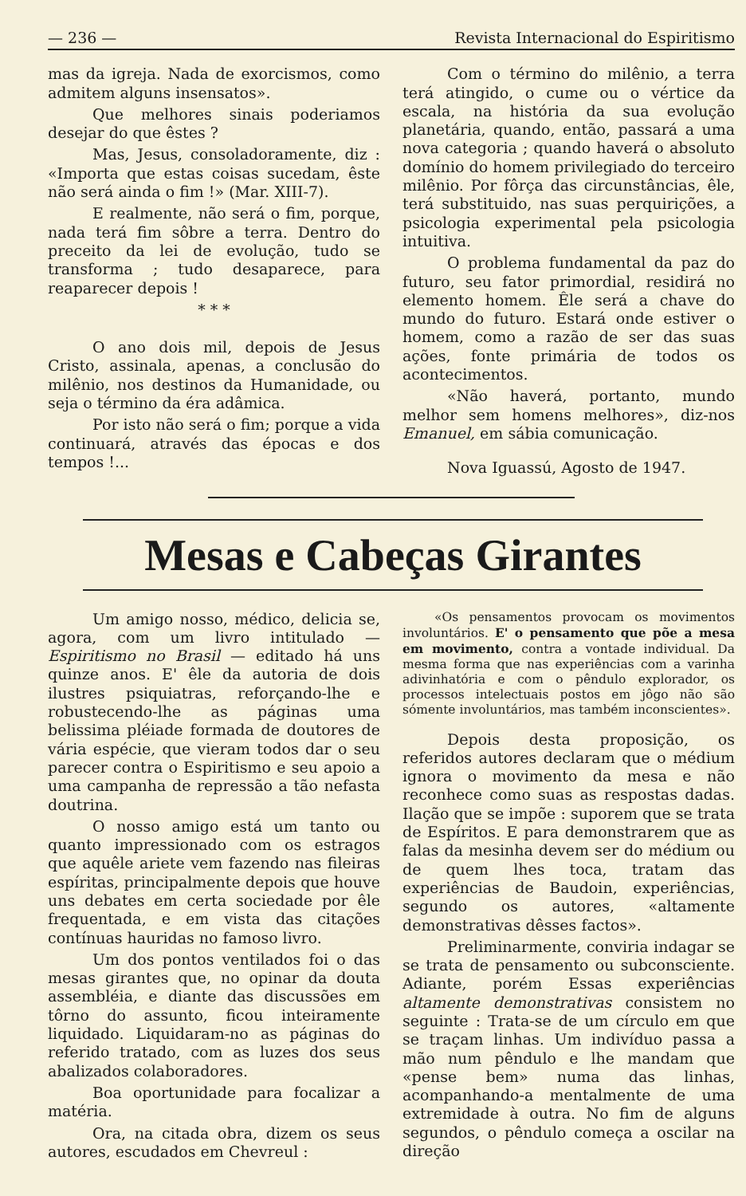— 236 — Revista Internacional do Espiritismo
mas da igreja. Nada de exorcismos, como admitem alguns insensatos».
Que melhores sinais poderiamos desejar do que êstes ?
Mas, Jesus, consoladoramente, diz : «Importa que estas coisas sucedam, êste não será ainda o fim !» (Mar. XIII-7).
E realmente, não será o fim, porque, nada terá fim sôbre a terra. Dentro do preceito da lei de evolução, tudo se transforma ; tudo desaparece, para reaparecer depois !
* * *
O ano dois mil, depois de Jesus Cristo, assinala, apenas, a conclusão do milênio, nos destinos da Humanidade, ou seja o término da éra adâmica.
Por isto não será o fim; porque a vida continuará, através das épocas e dos tempos !...
Com o término do milênio, a terra terá atingido, o cume ou o vértice da escala, na história da sua evolução planetária, quando, então, passará a uma nova categoria ; quando haverá o absoluto domínio do homem privilegiado do terceiro milênio. Por fôrça das circunstâncias, êle, terá substituido, nas suas perquirições, a psicologia experimental pela psicologia intuitiva.
O problema fundamental da paz do futuro, seu fator primordial, residirá no elemento homem. Êle será a chave do mundo do futuro. Estará onde estiver o homem, como a razão de ser das suas ações, fonte primária de todos os acontecimentos.
«Não haverá, portanto, mundo melhor sem homens melhores», diz-nos Emanuel, em sábia comunicação.
Nova Iguassú, Agosto de 1947.
Mesas e Cabeças Girantes
Um amigo nosso, médico, delicia se, agora, com um livro intitulado — Espiritismo no Brasil — editado há uns quinze anos. E' êle da autoria de dois ilustres psiquiatras, reforçando-lhe e robustecendo-lhe as páginas uma belissima pléiade formada de doutores de vária espécie, que vieram todos dar o seu parecer contra o Espiritismo e seu apoio a uma campanha de repressão a tão nefasta doutrina.
O nosso amigo está um tanto ou quanto impressionado com os estragos que aquêle ariete vem fazendo nas fileiras espíritas, principalmente depois que houve uns debates em certa sociedade por êle frequentada, e em vista das citações contínuas hauridas no famoso livro.
Um dos pontos ventilados foi o das mesas girantes que, no opinar da douta assembléia, e diante das discussões em tôrno do assunto, ficou inteiramente liquidado. Liquidaram-no as páginas do referido tratado, com as luzes dos seus abalizados colaboradores.
Boa oportunidade para focalizar a matéria.
Ora, na citada obra, dizem os seus autores, escudados em Chevreul :
«Os pensamentos provocam os movimentos involuntários. E' o pensamento que põe a mesa em movimento, contra a vontade individual. Da mesma forma que nas experiências com a varinha adivinhatória e com o pêndulo explorador, os processos intelectuais postos em jôgo não são sómente involuntários, mas também inconscientes».
Depois desta proposição, os referidos autores declaram que o médium ignora o movimento da mesa e não reconhece como suas as respostas dadas. Ilação que se impõe : suporem que se trata de Espíritos. E para demonstrarem que as falas da mesinha devem ser do médium ou de quem lhes toca, tratam das experiências de Baudoin, experiências, segundo os autores, «altamente demonstrativas dêsses factos».
Preliminarmente, conviria indagar se se trata de pensamento ou subconsciente. Adiante, porém Essas experiências altamente demonstrativas consistem no seguinte : Trata-se de um círculo em que se traçam linhas. Um indivíduo passa a mão num pêndulo e lhe mandam que «pense bem» numa das linhas, acompanhando-a mentalmente de uma extremidade à outra. No fim de alguns segundos, o pêndulo começa a oscilar na direção